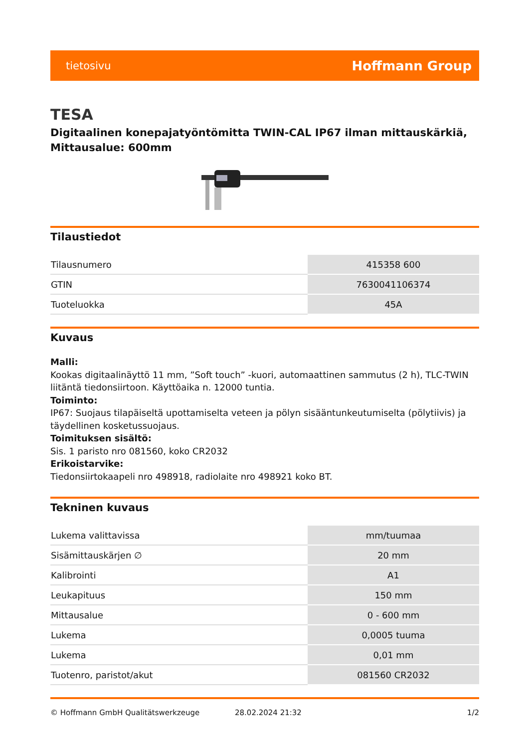tietosivu Hoffmann Group
TESA
Digitaalinen konepajatyöntömitta TWIN-CAL IP67 ilman mittauskärkiä, Mittausalue: 600mm
Tilaustiedot
| Tilausnumero | 415358 600 |
| GTIN | 7630041106374 |
| Tuoteluokka | 45A |
Kuvaus
Malli:
Kookas digitaalinäyttö 11 mm, ”Soft touch” -kuori, automaattinen sammutus (2 h), TLC-TWIN liitäntä tiedonsiirtoon. Käyttöaika n. 12000 tuntia.
Toiminto:
IP67: Suojaus tilapäiseltä upottamiselta veteen ja pölyn sisääntunkeutumiselta (pölytiivis) ja täydellinen kosketussuojaus.
Toimituksen sisältö:
Sis. 1 paristo nro 081560, koko CR2032
Erikoistarvike:
Tiedonsiirtokaapeli nro 498918, radiolaite nro 498921 koko BT.
Tekninen kuvaus
| Lukema valittavissa | mm/tuumaa |
| Sisämittauskärjen ∅ | 20 mm |
| Kalibrointi | A1 |
| Leukapituus | 150 mm |
| Mittausalue | 0 - 600 mm |
| Lukema | 0,0005 tuuma |
| Lukema | 0,01 mm |
| Tuotenro, paristot/akut | 081560 CR2032 |
© Hoffmann GmbH Qualitätswerkzeuge 28.02.2024 21:32 1/2